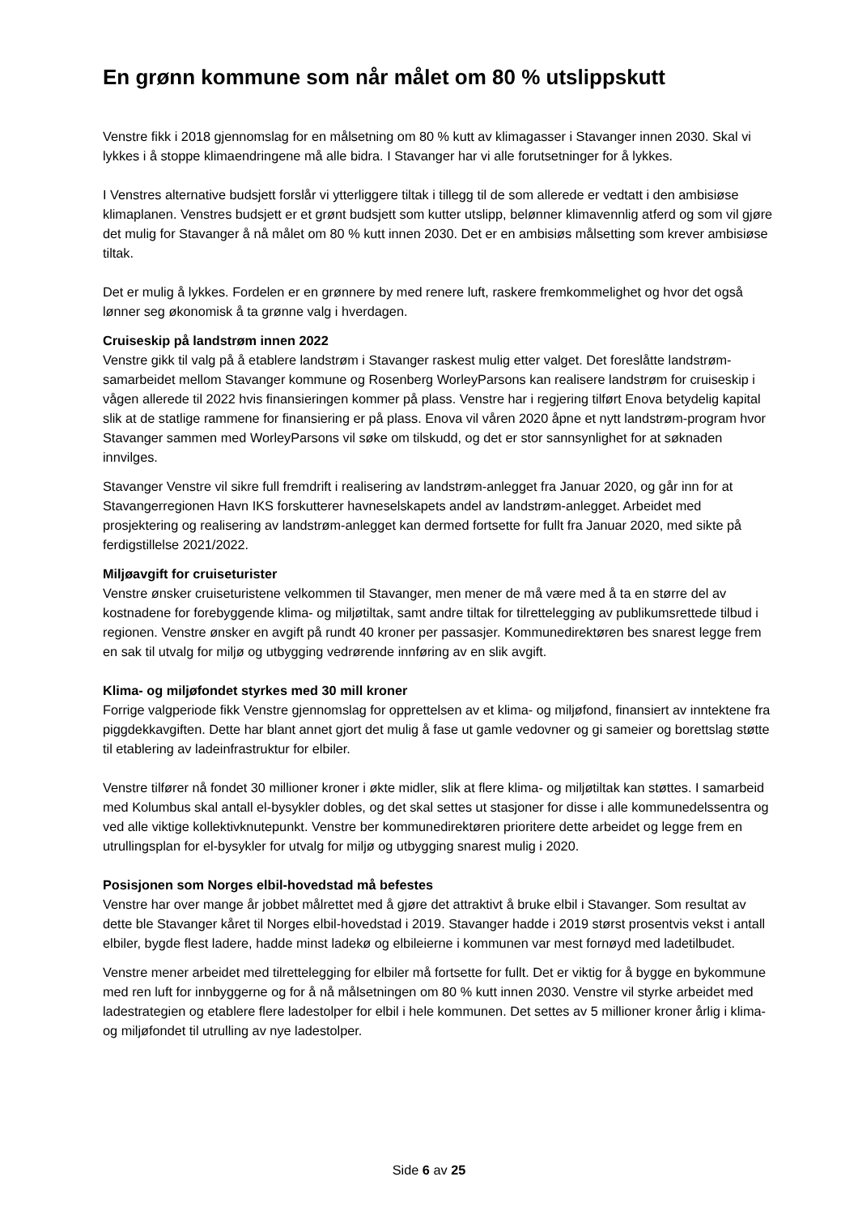En grønn kommune som når målet om 80 % utslippskutt
Venstre fikk i 2018 gjennomslag for en målsetning om 80 % kutt av klimagasser i Stavanger innen 2030. Skal vi lykkes i å stoppe klimaendringene må alle bidra. I Stavanger har vi alle forutsetninger for å lykkes.
I Venstres alternative budsjett forslår vi ytterliggere tiltak i tillegg til de som allerede er vedtatt i den ambisiøse klimaplanen. Venstres budsjett er et grønt budsjett som kutter utslipp, belønner klimavennlig atferd og som vil gjøre det mulig for Stavanger å nå målet om 80 % kutt innen 2030. Det er en ambisiøs målsetting som krever ambisiøse tiltak.
Det er mulig å lykkes. Fordelen er en grønnere by med renere luft, raskere fremkommelighet og hvor det også lønner seg økonomisk å ta grønne valg i hverdagen.
Cruiseskip på landstrøm innen 2022
Venstre gikk til valg på å etablere landstrøm i Stavanger raskest mulig etter valget. Det foreslåtte landstrøm-samarbeidet mellom Stavanger kommune og Rosenberg WorleyParsons kan realisere landstrøm for cruiseskip i vågen allerede til 2022 hvis finansieringen kommer på plass. Venstre har i regjering tilført Enova betydelig kapital slik at de statlige rammene for finansiering er på plass. Enova vil våren 2020 åpne et nytt landstrøm-program hvor Stavanger sammen med WorleyParsons vil søke om tilskudd, og det er stor sannsynlighet for at søknaden innvilges.
Stavanger Venstre vil sikre full fremdrift i realisering av landstrøm-anlegget fra Januar 2020, og går inn for at Stavangerregionen Havn IKS forskutterer havneselskapets andel av landstrøm-anlegget. Arbeidet med prosjektering og realisering av landstrøm-anlegget kan dermed fortsette for fullt fra Januar 2020, med sikte på ferdigstillelse 2021/2022.
Miljøavgift for cruiseturister
Venstre ønsker cruiseturistene velkommen til Stavanger, men mener de må være med å ta en større del av kostnadene for forebyggende klima- og miljøtiltak, samt andre tiltak for tilrettelegging av publikumsrettede tilbud i regionen. Venstre ønsker en avgift på rundt 40 kroner per passasjer. Kommunedirektøren bes snarest legge frem en sak til utvalg for miljø og utbygging vedrørende innføring av en slik avgift.
Klima- og miljøfondet styrkes med 30 mill kroner
Forrige valgperiode fikk Venstre gjennomslag for opprettelsen av et klima- og miljøfond, finansiert av inntektene fra piggdekkavgiften. Dette har blant annet gjort det mulig å fase ut gamle vedovner og gi sameier og borettslag støtte til etablering av ladeinfrastruktur for elbiler.
Venstre tilfører nå fondet 30 millioner kroner i økte midler, slik at flere klima- og miljøtiltak kan støttes. I samarbeid med Kolumbus skal antall el-bysykler dobles, og det skal settes ut stasjoner for disse i alle kommunedelssentra og ved alle viktige kollektivknutepunkt. Venstre ber kommunedirektøren prioritere dette arbeidet og legge frem en utrullingsplan for el-bysykler for utvalg for miljø og utbygging snarest mulig i 2020.
Posisjonen som Norges elbil-hovedstad må befestes
Venstre har over mange år jobbet målrettet med å gjøre det attraktivt å bruke elbil i Stavanger. Som resultat av dette ble Stavanger kåret til Norges elbil-hovedstad i 2019. Stavanger hadde i 2019 størst prosentvis vekst i antall elbiler, bygde flest ladere, hadde minst ladekø og elbileierne i kommunen var mest fornøyd med ladetilbudet.
Venstre mener arbeidet med tilrettelegging for elbiler må fortsette for fullt. Det er viktig for å bygge en bykommune med ren luft for innbyggerne og for å nå målsetningen om 80 % kutt innen 2030. Venstre vil styrke arbeidet med ladestrategien og etablere flere ladestolper for elbil i hele kommunen. Det settes av 5 millioner kroner årlig i klima- og miljøfondet til utrulling av nye ladestolper.
Side 6 av 25